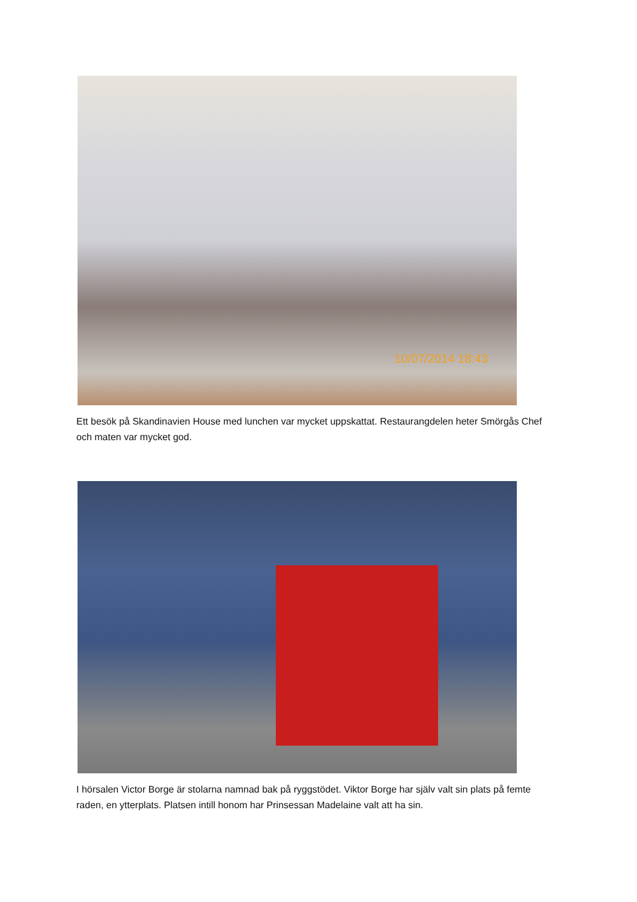10/07/2014 18:43
Ett besök på Skandinavien House med lunchen var mycket uppskattat. Restaurangdelen heter Smörgås Chef och maten var mycket god.
I hörsalen Victor Borge är stolarna namnad bak på ryggstödet. Viktor Borge har själv valt sin plats på femte raden, en ytterplats. Platsen intill honom har Prinsessan Madelaine valt att ha sin.